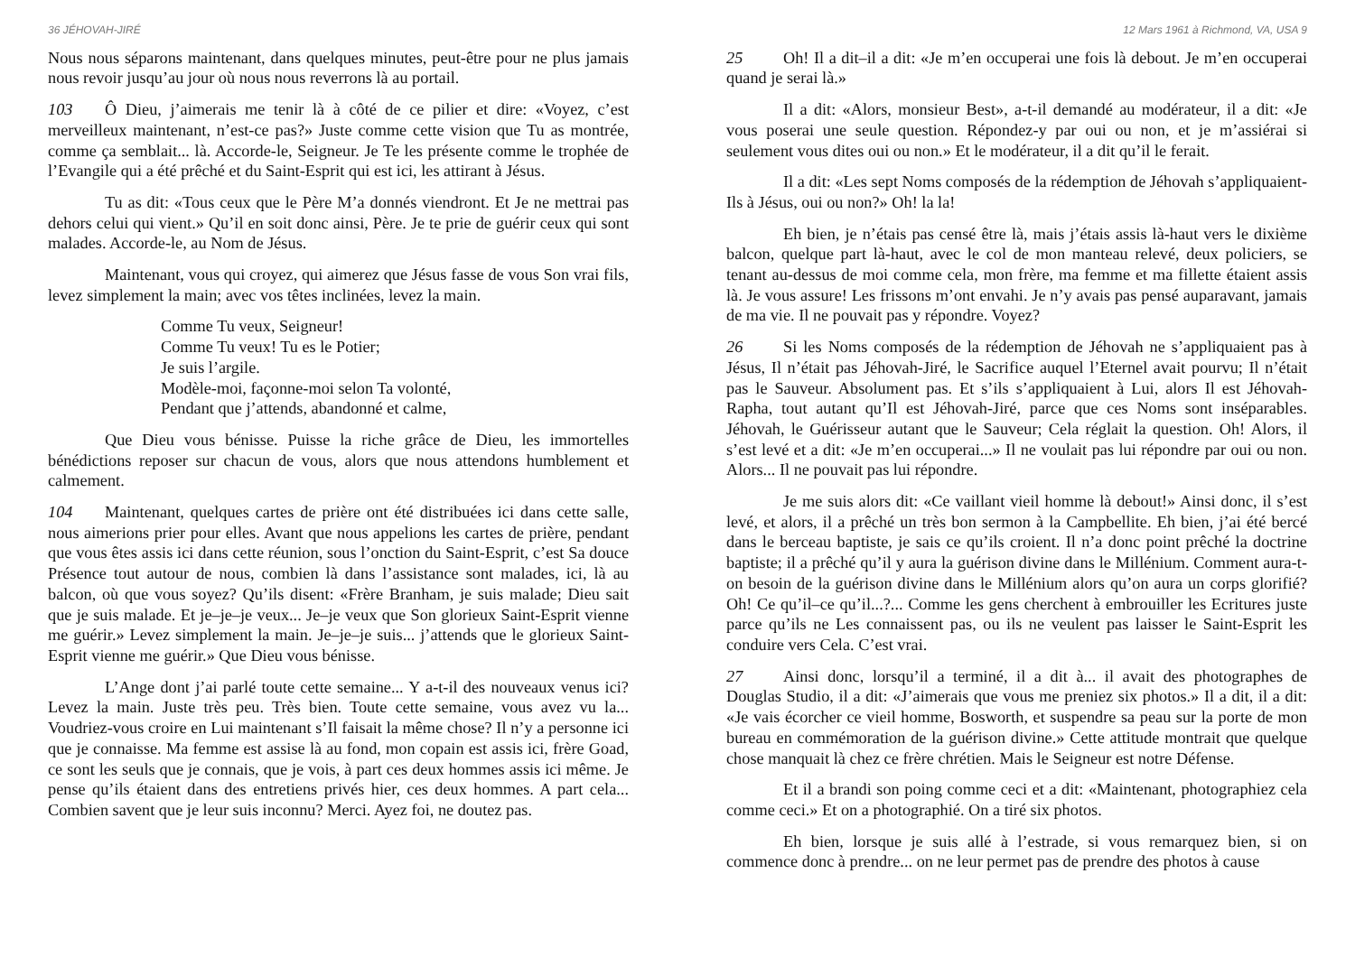36 JÉHOVAH-JIRÉ
Nous nous séparons maintenant, dans quelques minutes, peut-être pour ne plus jamais nous revoir jusqu’au jour où nous nous reverrons là au portail.
103 Ô Dieu, j’aimerais me tenir là à côté de ce pilier et dire: «Voyez, c’est merveilleux maintenant, n’est-ce pas?» Juste comme cette vision que Tu as montrée, comme ça semblait... là. Accorde-le, Seigneur. Je Te les présente comme le trophée de l’Evangile qui a été prêché et du Saint-Esprit qui est ici, les attirant à Jésus.
Tu as dit: «Tous ceux que le Père M’a donnés viendront. Et Je ne mettrai pas dehors celui qui vient.» Qu’il en soit donc ainsi, Père. Je te prie de guérir ceux qui sont malades. Accorde-le, au Nom de Jésus.
Maintenant, vous qui croyez, qui aimerez que Jésus fasse de vous Son vrai fils, levez simplement la main; avec vos têtes inclinées, levez la main.
Comme Tu veux, Seigneur!
Comme Tu veux! Tu es le Potier;
Je suis l’argile.
Modèle-moi, façonne-moi selon Ta volonté,
Pendant que j’attends, abandonné et calme,
Que Dieu vous bénisse. Puisse la riche grâce de Dieu, les immortelles bénédictions reposer sur chacun de vous, alors que nous attendons humblement et calmement.
104 Maintenant, quelques cartes de prière ont été distribuées ici dans cette salle, nous aimerions prier pour elles. Avant que nous appelions les cartes de prière, pendant que vous êtes assis ici dans cette réunion, sous l’onction du Saint-Esprit, c’est Sa douce Présence tout autour de nous, combien là dans l’assistance sont malades, ici, là au balcon, où que vous soyez? Qu’ils disent: «Frère Branham, je suis malade; Dieu sait que je suis malade. Et je–je–je veux... Je–je veux que Son glorieux Saint-Esprit vienne me guérir.» Levez simplement la main. Je–je–je suis... j’attends que le glorieux Saint-Esprit vienne me guérir.» Que Dieu vous bénisse.
L’Ange dont j’ai parlé toute cette semaine... Y a-t-il des nouveaux venus ici? Levez la main. Juste très peu. Très bien. Toute cette semaine, vous avez vu la... Voudriez-vous croire en Lui maintenant s’Il faisait la même chose? Il n’y a personne ici que je connaisse. Ma femme est assise là au fond, mon copain est assis ici, frère Goad, ce sont les seuls que je connais, que je vois, à part ces deux hommes assis ici même. Je pense qu’ils étaient dans des entretiens privés hier, ces deux hommes. A part cela... Combien savent que je leur suis inconnu? Merci. Ayez foi, ne doutez pas.
12 Mars 1961 à Richmond, VA, USA 9
25 Oh! Il a dit–il a dit: «Je m’en occuperai une fois là debout. Je m’en occuperai quand je serai là.»
Il a dit: «Alors, monsieur Best», a-t-il demandé au modérateur, il a dit: «Je vous poserai une seule question. Répondez-y par oui ou non, et je m’assiérai si seulement vous dites oui ou non.» Et le modérateur, il a dit qu’il le ferait.
Il a dit: «Les sept Noms composés de la rédemption de Jéhovah s’appliquaient-Ils à Jésus, oui ou non?» Oh! la la!
Eh bien, je n’étais pas censé être là, mais j’étais assis là-haut vers le dixième balcon, quelque part là-haut, avec le col de mon manteau relevé, deux policiers, se tenant au-dessus de moi comme cela, mon frère, ma femme et ma fillette étaient assis là. Je vous assure! Les frissons m’ont envahi. Je n’y avais pas pensé auparavant, jamais de ma vie. Il ne pouvait pas y répondre. Voyez?
26 Si les Noms composés de la rédemption de Jéhovah ne s’appliquaient pas à Jésus, Il n’était pas Jéhovah-Jiré, le Sacrifice auquel l’Eternel avait pourvu; Il n’était pas le Sauveur. Absolument pas. Et s’ils s’appliquaient à Lui, alors Il est Jéhovah-Rapha, tout autant qu’Il est Jéhovah-Jiré, parce que ces Noms sont inséparables. Jéhovah, le Guérisseur autant que le Sauveur; Cela réglait la question. Oh! Alors, il s’est levé et a dit: «Je m’en occuperai...» Il ne voulait pas lui répondre par oui ou non. Alors... Il ne pouvait pas lui répondre.
Je me suis alors dit: «Ce vaillant vieil homme là debout!» Ainsi donc, il s’est levé, et alors, il a prêché un très bon sermon à la Campbellite. Eh bien, j’ai été bercé dans le berceau baptiste, je sais ce qu’ils croient. Il n’a donc point prêché la doctrine baptiste; il a prêché qu’il y aura la guérison divine dans le Millénium. Comment aura-t-on besoin de la guérison divine dans le Millénium alors qu’on aura un corps glorifié? Oh! Ce qu’il–ce qu’il...?... Comme les gens cherchent à embrouiller les Ecritures juste parce qu’ils ne Les connaissent pas, ou ils ne veulent pas laisser le Saint-Esprit les conduire vers Cela. C’est vrai.
27 Ainsi donc, lorsqu’il a terminé, il a dit à... il avait des photographes de Douglas Studio, il a dit: «J’aimerais que vous me preniez six photos.» Il a dit, il a dit: «Je vais écorcher ce vieil homme, Bosworth, et suspendre sa peau sur la porte de mon bureau en commémoration de la guérison divine.» Cette attitude montrait que quelque chose manquait là chez ce frère chrétien. Mais le Seigneur est notre Défense.
Et il a brandi son poing comme ceci et a dit: «Maintenant, photographiez cela comme ceci.» Et on a photographié. On a tiré six photos.
Eh bien, lorsque je suis allé à l’estrade, si vous remarquez bien, si on commence donc à prendre... on ne leur permet pas de prendre des photos à cause